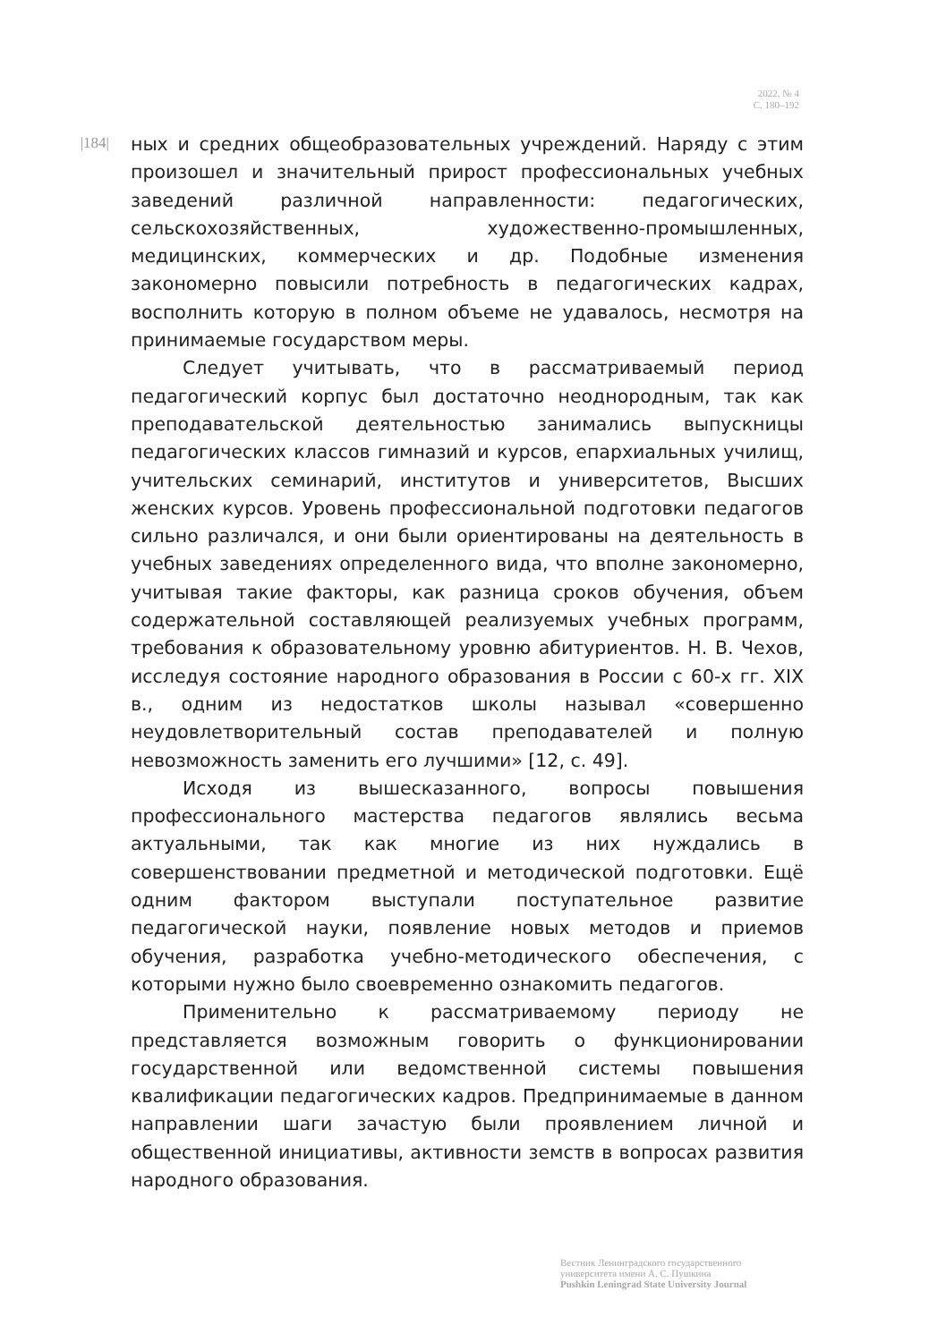2022. № 4
С. 180–192
|184|
ных и средних общеобразовательных учреждений. Наряду с этим произошел и значительный прирост профессиональных учебных заведений различной направленности: педагогических, сельскохозяйственных, художественно-промышленных, медицинских, коммерческих и др. Подобные изменения закономерно повысили потребность в педагогических кадрах, восполнить которую в полном объеме не удавалось, несмотря на принимаемые государством меры.
Следует учитывать, что в рассматриваемый период педагогический корпус был достаточно неоднородным, так как преподавательской деятельностью занимались выпускницы педагогических классов гимназий и курсов, епархиальных училищ, учительских семинарий, институтов и университетов, Высших женских курсов. Уровень профессиональной подготовки педагогов сильно различался, и они были ориентированы на деятельность в учебных заведениях определенного вида, что вполне закономерно, учитывая такие факторы, как разница сроков обучения, объем содержательной составляющей реализуемых учебных программ, требования к образовательному уровню абитуриентов. Н. В. Чехов, исследуя состояние народного образования в России с 60-х гг. XIX в., одним из недостатков школы называл «совершенно неудовлетворительный состав преподавателей и полную невозможность заменить его лучшими» [12, с. 49].
Исходя из вышесказанного, вопросы повышения профессионального мастерства педагогов являлись весьма актуальными, так как многие из них нуждались в совершенствовании предметной и методической подготовки. Ещё одним фактором выступали поступательное развитие педагогической науки, появление новых методов и приемов обучения, разработка учебно-методического обеспечения, с которыми нужно было своевременно ознакомить педагогов.
Применительно к рассматриваемому периоду не представляется возможным говорить о функционировании государственной или ведомственной системы повышения квалификации педагогических кадров. Предпринимаемые в данном направлении шаги зачастую были проявлением личной и общественной инициативы, активности земств в вопросах развития народного образования.
Вестник Ленинградского государственного
университета имени А. С. Пушкина
Pushkin Leningrad State University Journal